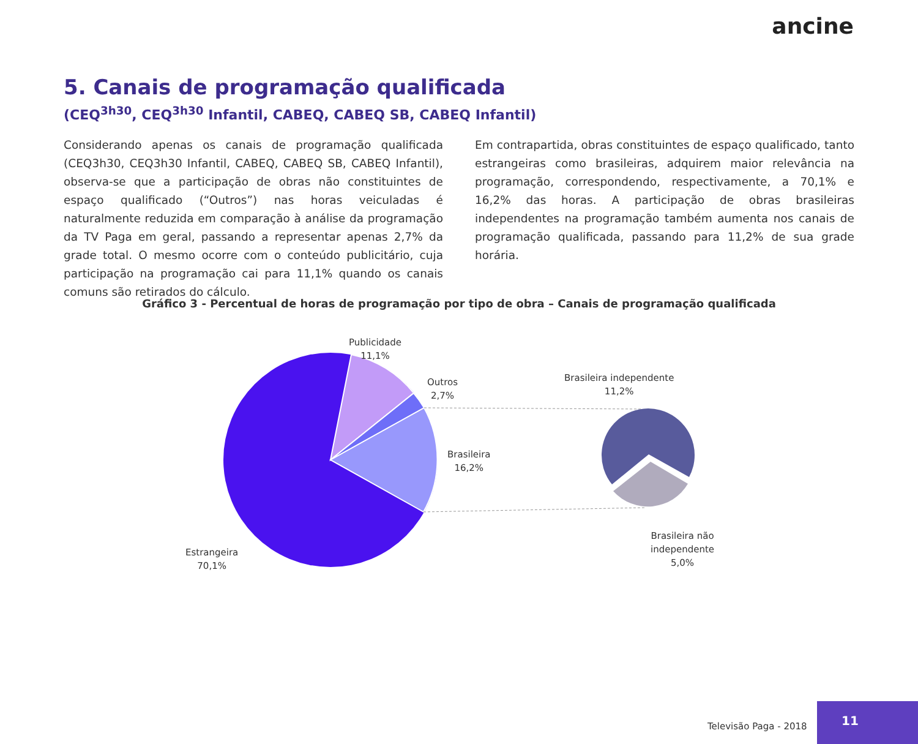ancine
5. Canais de programação qualificada
(CEQ<sup>3h30</sup>, CEQ<sup>3h30</sup> Infantil, CABEQ, CABEQ SB, CABEQ Infantil)
Considerando apenas os canais de programação qualificada (CEQ3h30, CEQ3h30 Infantil, CABEQ, CABEQ SB, CABEQ Infantil), observa-se que a participação de obras não constituintes de espaço qualificado (“Outros”) nas horas veiculadas é naturalmente reduzida em comparação à análise da programação da TV Paga em geral, passando a representar apenas 2,7% da grade total. O mesmo ocorre com o conteúdo publicitário, cuja participação na programação cai para 11,1% quando os canais comuns são retirados do cálculo.
Em contrapartida, obras constituintes de espaço qualificado, tanto estrangeiras como brasileiras, adquirem maior relevância na programação, correspondendo, respectivamente, a 70,1% e 16,2% das horas. A participação de obras brasileiras independentes na programação também aumenta nos canais de programação qualificada, passando para 11,2% de sua grade horária.
Gráfico 3 - Percentual de horas de programação por tipo de obra – Canais de programação qualificada
Publicidade
11,1%
Outros
2,7%
Brasileira
16,2%
Estrangeira
70,1%
Brasileira independente
11,2%
Brasileira não
independente
5,0%
Televisão Paga - 2018
11